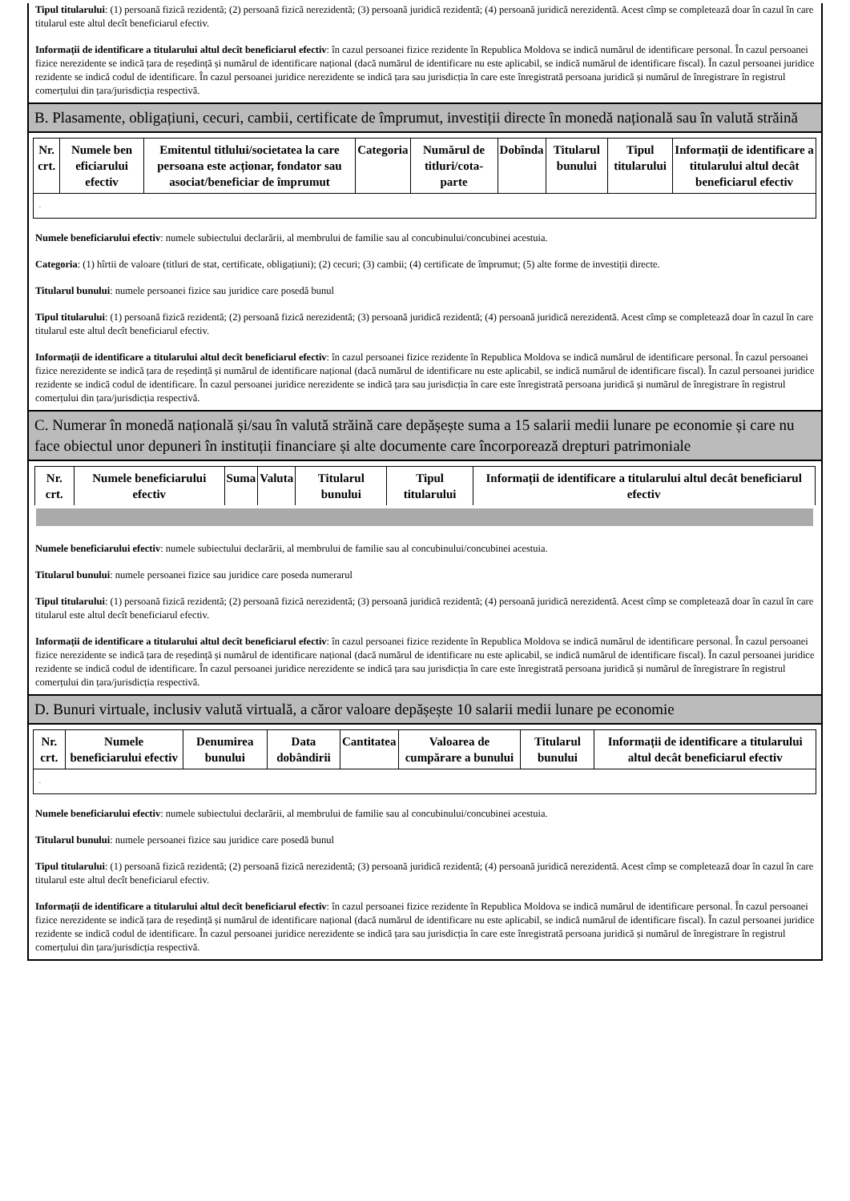Tipul titularului: (1) persoană fizică rezidentă; (2) persoană fizică nerezidentă; (3) persoană juridică rezidentă; (4) persoană juridică nerezidentă. Acest cîmp se completează doar în cazul în care titularul este altul decît beneficiarul efectiv.
Informații de identificare a titularului altul decît beneficiarul efectiv: în cazul persoanei fizice rezidente în Republica Moldova se indică numărul de identificare personal. În cazul persoanei fizice nerezidente se indică țara de reședință și numărul de identificare național (dacă numărul de identificare nu este aplicabil, se indică numărul de identificare fiscal). În cazul persoanei juridice rezidente se indică codul de identificare. În cazul persoanei juridice nerezidente se indică țara sau jurisdicția în care este înregistrată persoana juridică și numărul de înregistrare în registrul comerțului din țara/jurisdicția respectivă.
B. Plasamente, obligațiuni, cecuri, cambii, certificate de împrumut, investiții directe în monedă națională sau în valută străină
| Nr. crt. | Numele ben eficiarului efectiv | Emitentul titlului/societatea la care persoana este acționar, fondator sau asociat/beneficiar de împrumut | Categoria | Numărul de titluri/cota-parte | Dobînda | Titularul bunului | Tipul titularului | Informații de identificare a titularului altul decât beneficiarul efectiv |
| --- | --- | --- | --- | --- | --- | --- | --- | --- |
| - | | | | | | | | |
Numele beneficiarului efectiv: numele subiectului declarării, al membrului de familie sau al concubinului/concubinei acestuia.
Categoria: (1) hîrtii de valoare (titluri de stat, certificate, obligațiuni); (2) cecuri; (3) cambii; (4) certificate de împrumut; (5) alte forme de investiții directe.
Titularul bunului: numele persoanei fizice sau juridice care posedă bunul
Tipul titularului: (1) persoană fizică rezidentă; (2) persoană fizică nerezidentă; (3) persoană juridică rezidentă; (4) persoană juridică nerezidentă. Acest cîmp se completează doar în cazul în care titularul este altul decît beneficiarul efectiv.
Informații de identificare a titularului altul decît beneficiarul efectiv: în cazul persoanei fizice rezidente în Republica Moldova se indică numărul de identificare personal. În cazul persoanei fizice nerezidente se indică țara de reședință și numărul de identificare național (dacă numărul de identificare nu este aplicabil, se indică numărul de identificare fiscal). În cazul persoanei juridice rezidente se indică codul de identificare. În cazul persoanei juridice nerezidente se indică țara sau jurisdicția în care este înregistrată persoana juridică și numărul de înregistrare în registrul comerțului din țara/jurisdicția respectivă.
C. Numerar în monedă națională și/sau în valută străină care depășește suma a 15 salarii medii lunare pe economie și care nu face obiectul unor depuneri în instituții financiare și alte documente care încorporează drepturi patrimoniale
| Nr. crt. | Numele beneficiarului efectiv | Suma | Valuta | Titularul bunului | Tipul titularului | Informații de identificare a titularului altul decât beneficiarul efectiv |
| --- | --- | --- | --- | --- | --- | --- |
Numele beneficiarului efectiv: numele subiectului declarării, al membrului de familie sau al concubinului/concubinei acestuia.
Titularul bunului: numele persoanei fizice sau juridice care poseda numerarul
Tipul titularului: (1) persoană fizică rezidentă; (2) persoană fizică nerezidentă; (3) persoană juridică rezidentă; (4) persoană juridică nerezidentă. Acest cîmp se completează doar în cazul în care titularul este altul decît beneficiarul efectiv.
Informații de identificare a titularului altul decît beneficiarul efectiv: în cazul persoanei fizice rezidente în Republica Moldova se indică numărul de identificare personal. În cazul persoanei fizice nerezidente se indică țara de reședință și numărul de identificare național (dacă numărul de identificare nu este aplicabil, se indică numărul de identificare fiscal). În cazul persoanei juridice rezidente se indică codul de identificare. În cazul persoanei juridice nerezidente se indică țara sau jurisdicția în care este înregistrată persoana juridică și numărul de înregistrare în registrul comerțului din țara/jurisdicția respectivă.
D. Bunuri virtuale, inclusiv valută virtuală, a căror valoare depășește 10 salarii medii lunare pe economie
| Nr. crt. | Numele beneficiarului efectiv | Denumirea bunului | Data dobândirii | Cantitatea | Valoarea de cumpărare a bunului | Titularul bunului | Informații de identificare a titularului altul decât beneficiarul efectiv |
| --- | --- | --- | --- | --- | --- | --- | --- |
| - | | | | | | | |
Numele beneficiarului efectiv: numele subiectului declarării, al membrului de familie sau al concubinului/concubinei acestuia.
Titularul bunului: numele persoanei fizice sau juridice care posedă bunul
Tipul titularului: (1) persoană fizică rezidentă; (2) persoană fizică nerezidentă; (3) persoană juridică rezidentă; (4) persoană juridică nerezidentă. Acest cîmp se completează doar în cazul în care titularul este altul decît beneficiarul efectiv.
Informații de identificare a titularului altul decît beneficiarul efectiv: în cazul persoanei fizice rezidente în Republica Moldova se indică numărul de identificare personal. În cazul persoanei fizice nerezidente se indică țara de reședință și numărul de identificare național (dacă numărul de identificare nu este aplicabil, se indică numărul de identificare fiscal). În cazul persoanei juridice rezidente se indică codul de identificare. În cazul persoanei juridice nerezidente se indică țara sau jurisdicția în care este înregistrată persoana juridică și numărul de înregistrare în registrul comerțului din țara/jurisdicția respectivă.